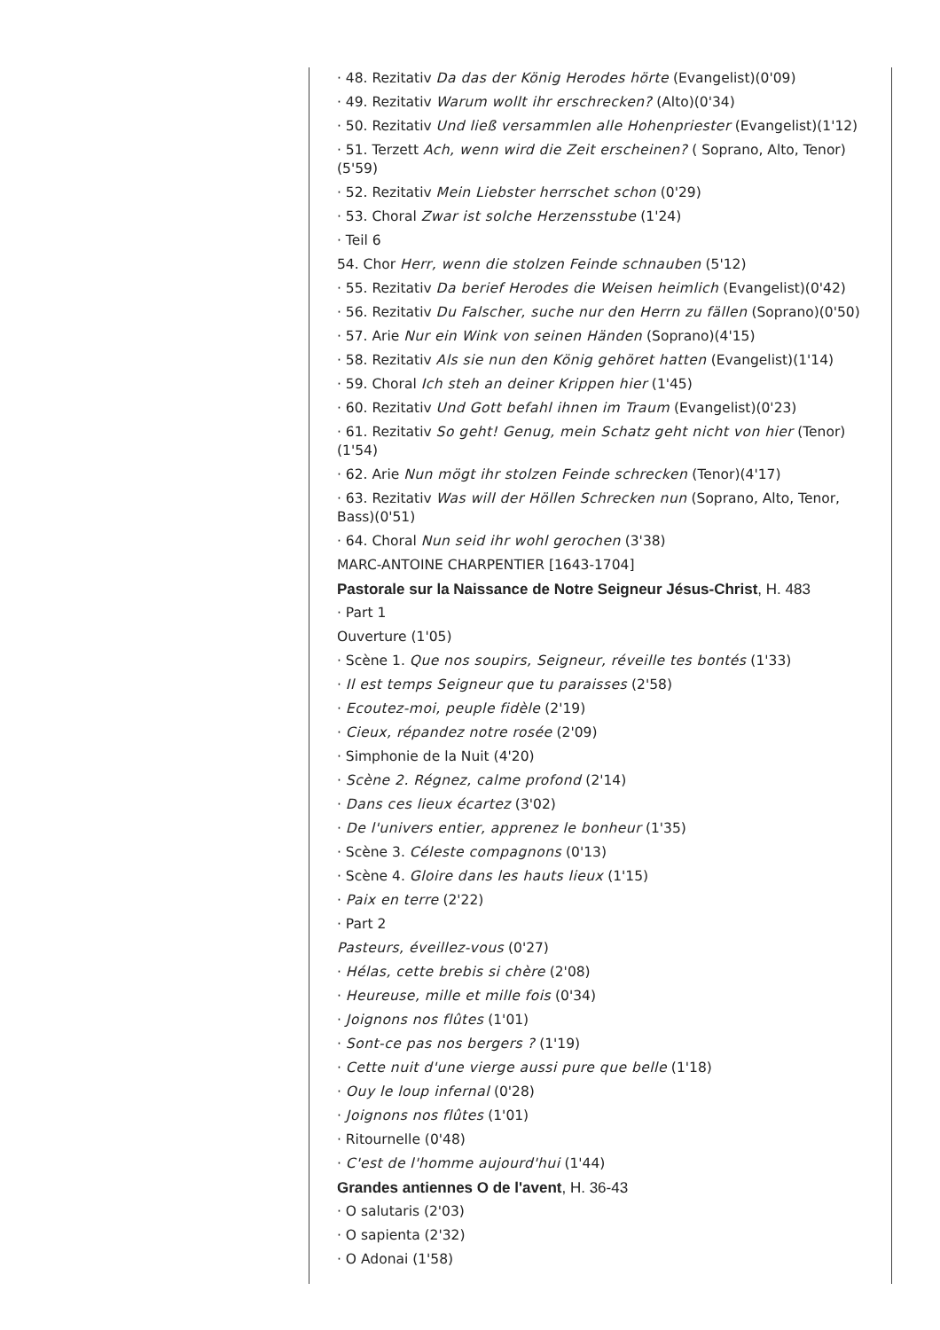· 48. Rezitativ Da das der König Herodes hörte (Evangelist)(0'09)
· 49. Rezitativ Warum wollt ihr erschrecken? (Alto)(0'34)
· 50. Rezitativ Und ließ versammlen alle Hohenpriester (Evangelist)(1'12)
· 51. Terzett Ach, wenn wird die Zeit erscheinen? ( Soprano, Alto, Tenor) (5'59)
· 52. Rezitativ Mein Liebster herrschet schon (0'29)
· 53. Choral Zwar ist solche Herzensstube (1'24)
· Teil 6
54. Chor Herr, wenn die stolzen Feinde schnauben (5'12)
· 55. Rezitativ Da berief Herodes die Weisen heimlich (Evangelist)(0'42)
· 56. Rezitativ Du Falscher, suche nur den Herrn zu fällen (Soprano)(0'50)
· 57. Arie Nur ein Wink von seinen Händen (Soprano)(4'15)
· 58. Rezitativ Als sie nun den König gehöret hatten (Evangelist)(1'14)
· 59. Choral Ich steh an deiner Krippen hier (1'45)
· 60. Rezitativ Und Gott befahl ihnen im Traum (Evangelist)(0'23)
· 61. Rezitativ So geht! Genug, mein Schatz geht nicht von hier (Tenor) (1'54)
· 62. Arie Nun mögt ihr stolzen Feinde schrecken (Tenor)(4'17)
· 63. Rezitativ Was will der Höllen Schrecken nun (Soprano, Alto, Tenor, Bass)(0'51)
· 64. Choral Nun seid ihr wohl gerochen (3'38)
MARC-ANTOINE CHARPENTIER [1643-1704]
Pastorale sur la Naissance de Notre Seigneur Jésus-Christ, H. 483
· Part 1
Ouverture (1'05)
· Scène 1. Que nos soupirs, Seigneur, réveille tes bontés (1'33)
· Il est temps Seigneur que tu paraisses (2'58)
· Ecoutez-moi, peuple fidèle (2'19)
· Cieux, répandez notre rosée (2'09)
· Simphonie de la Nuit (4'20)
· Scène 2. Régnez, calme profond (2'14)
· Dans ces lieux écartez (3'02)
· De l'univers entier, apprenez le bonheur (1'35)
· Scène 3. Céleste compagnons (0'13)
· Scène 4. Gloire dans les hauts lieux (1'15)
· Paix en terre (2'22)
· Part 2
Pasteurs, éveillez-vous (0'27)
· Hélas, cette brebis si chère (2'08)
· Heureuse, mille et mille fois (0'34)
· Joignons nos flûtes (1'01)
· Sont-ce pas nos bergers ? (1'19)
· Cette nuit d'une vierge aussi pure que belle (1'18)
· Ouy le loup infernal (0'28)
· Joignons nos flûtes (1'01)
· Ritournelle (0'48)
· C'est de l'homme aujourd'hui (1'44)
Grandes antiennes O de l'avent, H. 36-43
· O salutaris (2'03)
· O sapienta (2'32)
· O Adonai (1'58)